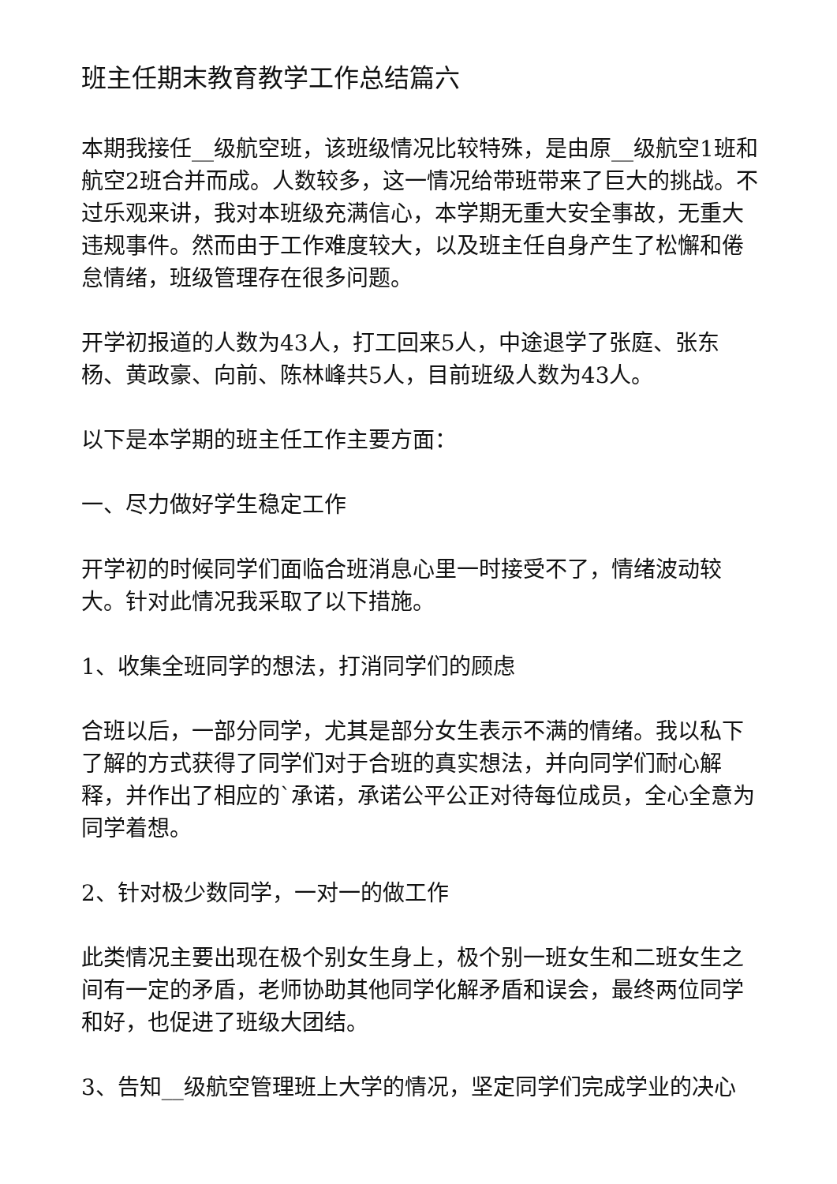班主任期末教育教学工作总结篇六
本期我接任__级航空班，该班级情况比较特殊，是由原__级航空1班和航空2班合并而成。人数较多，这一情况给带班带来了巨大的挑战。不过乐观来讲，我对本班级充满信心，本学期无重大安全事故，无重大违规事件。然而由于工作难度较大，以及班主任自身产生了松懈和倦怠情绪，班级管理存在很多问题。
开学初报道的人数为43人，打工回来5人，中途退学了张庭、张东杨、黄政豪、向前、陈林峰共5人，目前班级人数为43人。
以下是本学期的班主任工作主要方面：
一、尽力做好学生稳定工作
开学初的时候同学们面临合班消息心里一时接受不了，情绪波动较大。针对此情况我采取了以下措施。
1、收集全班同学的想法，打消同学们的顾虑
合班以后，一部分同学，尤其是部分女生表示不满的情绪。我以私下了解的方式获得了同学们对于合班的真实想法，并向同学们耐心解释，并作出了相应的`承诺，承诺公平公正对待每位成员，全心全意为同学着想。
2、针对极少数同学，一对一的做工作
此类情况主要出现在极个别女生身上，极个别一班女生和二班女生之间有一定的矛盾，老师协助其他同学化解矛盾和误会，最终两位同学和好，也促进了班级大团结。
3、告知__级航空管理班上大学的情况，坚定同学们完成学业的决心